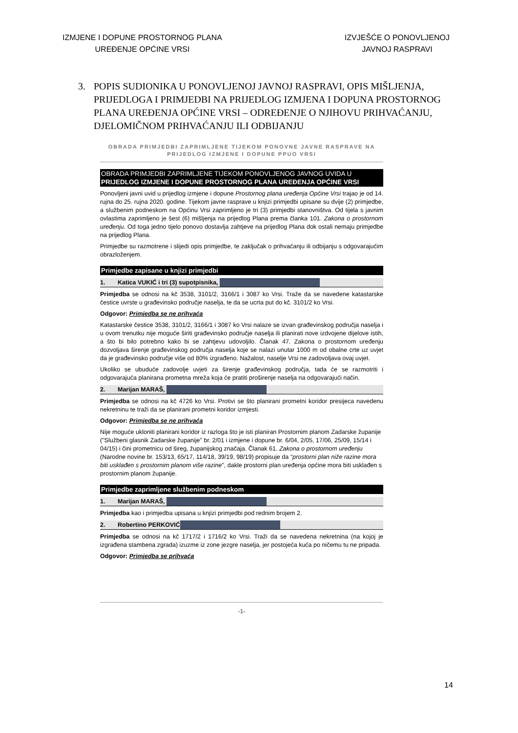IZMJENE I DOPUNE PROSTORNOG PLANA
UREĐENJE OPĆINE VRSI
IZVJEŠĆE O PONOVLJENOJ
JAVNOJ RASPRAVI
3. POPIS SUDIONIKA U PONOVLJENOJ JAVNOJ RASPRAVI, OPIS MIŠLJENJA, PRIJEDLOGA I PRIMJEDBI NA PRIJEDLOG IZMJENA I DOPUNA PROSTORNOG PLANA UREĐENJA OPĆINE VRSI – ODREĐENJE O NJIHOVU PRIHVAĆANJU, DJELOMIČNOM PRIHVAĆANJU ILI ODBIJANJU
OBRADA PRIMJEDBI ZAPRIMLJENE TIJEKOM PONOVNE JAVNE RASPRAVE NA PRIJEDLOG IZMJENE I DOPUNE PPUO VRSI
OBRADA PRIMJEDBI ZAPRIMLJENE TIJEKOM PONOVLJENOG JAVNOG UVIDA U PRIJEDLOG IZMJENE I DOPUNE PROSTORNOG PLANA UREĐENJA OPĆINE VRSI
Ponovljeni javni uvid u prijedlog izmjene i dopune Prostornog plana uređenja Općine Vrsi trajao je od 14. rujna do 25. rujna 2020. godine. Tijekom javne rasprave u knjizi primjedbi upisane su dvije (2) primjedbe, a službenim podneskom na Općinu Vrsi zaprimljeno je tri (3) primjedbi stanovništva. Od tijela s javnim ovlastima zaprimljeno je šest (6) mišljenja na prijedlog Plana prema članka 101. Zakona o prostornom uređenju. Od toga jedno tijelo ponovo dostavlja zahtjeve na prijedlog Plana dok ostali nemaju primjedbe na prijedlog Plana.
Primjedbe su razmotrene i slijedi opis primjedbe, te zaključak o prihvaćanju ili odbijanju s odgovarajućim obrazloženjem.
Primjedbe zapisane u knjizi primjedbi
1. Katica VUKIĆ i tri (3) supotpisnika,
Primjedba se odnosi na kč 3538, 3101/2, 3166/1 i 3087 ko Vrsi. Traže da se navedene katastarske čestice uvrste u građevinsko područje naselja, te da se ucrta put do kč. 3101/2 ko Vrsi.
Odgovor: Primjedba se ne prihvaća
Katastarske čestice 3538, 3101/2, 3166/1 i 3087 ko Vrsi nalaze se izvan građevinskog područja naselja i u ovom trenutku nije moguće širiti građevinsko područje naselja ili planirati nove izdvojene dijelove istih, a što bi bilo potrebno kako bi se zahtjevu udovoljilo. Članak 47. Zakona o prostornom uređenju dozvoljava širenje građevinskog područja naselja koje se nalazi unutar 1000 m od obalne crte uz uvjet da je građevinsko područje više od 80% izgrađeno. Nažalost, naselje Vrsi ne zadovoljava ovaj uvjet.
Ukoliko se ubuduće zadovolje uvjeti za širenje građevinskog područja, tada će se razmotriti i odgovarajuća planirana prometna mreža koja će pratiti proširenje naselja na odgovarajući način.
2. Marijan MARAŠ,
Primjedba se odnosi na kč 4726 ko Vrsi. Protivi se što planirani prometni koridor presijeca navedenu nekretninu te traži da se planirani prometni koridor izmjesti.
Odgovor: Primjedba se ne prihvaća
Nije moguće ukloniti planirani koridor iz razloga što je isti planiran Prostornim planom Zadarske županije ("Službeni glasnik Zadarske županije" br. 2/01 i izmjene i dopune br. 6/04, 2/05, 17/06, 25/09, 15/14 i 04/15) i čini prometnicu od šireg, županijskog značaja. Članak 61. Zakona o prostornom uređenju (Narodne novine br. 153/13, 65/17, 114/18, 39/19, 98/19) propisuje da "prostorni plan niže razine mora biti usklađen s prostornim planom više razine", dakle prostorni plan uređenja općine mora biti usklađen s prostornim planom županije.
Primjedbe zaprimljene službenim podneskom
1. Marijan MARAŠ,
Primjedba kao i primjedba upisana u knjizi primjedbi pod rednim brojem 2.
2. Robertino PERKOVIĆ
Primjedba se odnosi na kč 1717/2 i 1716/2 ko Vrsi. Traži da se navedena nekretnina (na kojoj je izgrađena stambena zgrada) izuzme iz zone jezgre naselja, jer postojeća kuća po ničemu tu ne pripada.
Odgovor: Primjedba se prihvaća
-1-
14